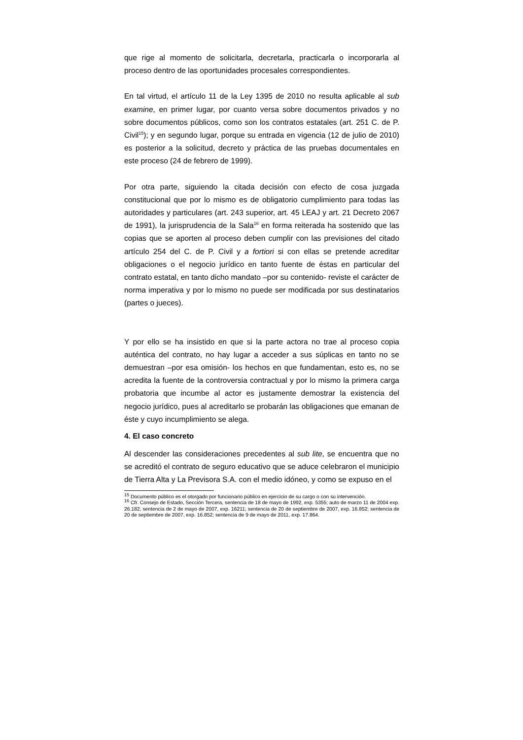que rige al momento de solicitarla, decretarla, practicarla o incorporarla al proceso dentro de las oportunidades procesales correspondientes.
En tal virtud, el artículo 11 de la Ley 1395 de 2010 no resulta aplicable al sub examine, en primer lugar, por cuanto versa sobre documentos privados y no sobre documentos públicos, como son los contratos estatales (art. 251 C. de P. Civil<sup>15</sup>); y en segundo lugar, porque su entrada en vigencia (12 de julio de 2010) es posterior a la solicitud, decreto y práctica de las pruebas documentales en este proceso (24 de febrero de 1999).
Por otra parte, siguiendo la citada decisión con efecto de cosa juzgada constitucional que por lo mismo es de obligatorio cumplimiento para todas las autoridades y particulares (art. 243 superior, art. 45 LEAJ y art. 21 Decreto 2067 de 1991), la jurisprudencia de la Sala<sup>16</sup> en forma reiterada ha sostenido que las copias que se aporten al proceso deben cumplir con las previsiones del citado artículo 254 del C. de P. Civil y a fortiori si con ellas se pretende acreditar obligaciones o el negocio jurídico en tanto fuente de éstas en particular del contrato estatal, en tanto dicho mandato –por su contenido- reviste el carácter de norma imperativa y por lo mismo no puede ser modificada por sus destinatarios (partes o jueces).
Y por ello se ha insistido en que si la parte actora no trae al proceso copia auténtica del contrato, no hay lugar a acceder a sus súplicas en tanto no se demuestran –por esa omisión- los hechos en que fundamentan, esto es, no se acredita la fuente de la controversia contractual y por lo mismo la primera carga probatoria que incumbe al actor es justamente demostrar la existencia del negocio jurídico, pues al acreditarlo se probarán las obligaciones que emanan de éste y cuyo incumplimiento se alega.
4. El caso concreto
Al descender las consideraciones precedentes al sub lite, se encuentra que no se acreditó el contrato de seguro educativo que se aduce celebraron el municipio de Tierra Alta y La Previsora S.A. con el medio idóneo, y como se expuso en el
<sup>15</sup> Documento público es el otorgado por funcionario público en ejercicio de su cargo o con su intervención.
<sup>16</sup> Cfr. Consejo de Estado, Sección Tercera, sentencia de 18 de mayo de 1992, exp. 5355; auto de marzo 11 de 2004 exp. 26.182; sentencia de 2 de mayo de 2007, exp. 16211; sentencia de 20 de septiembre de 2007, exp. 16.852; sentencia de 20 de septiembre de 2007, exp. 16.852; sentencia de 9 de mayo de 2011, exp. 17.864.